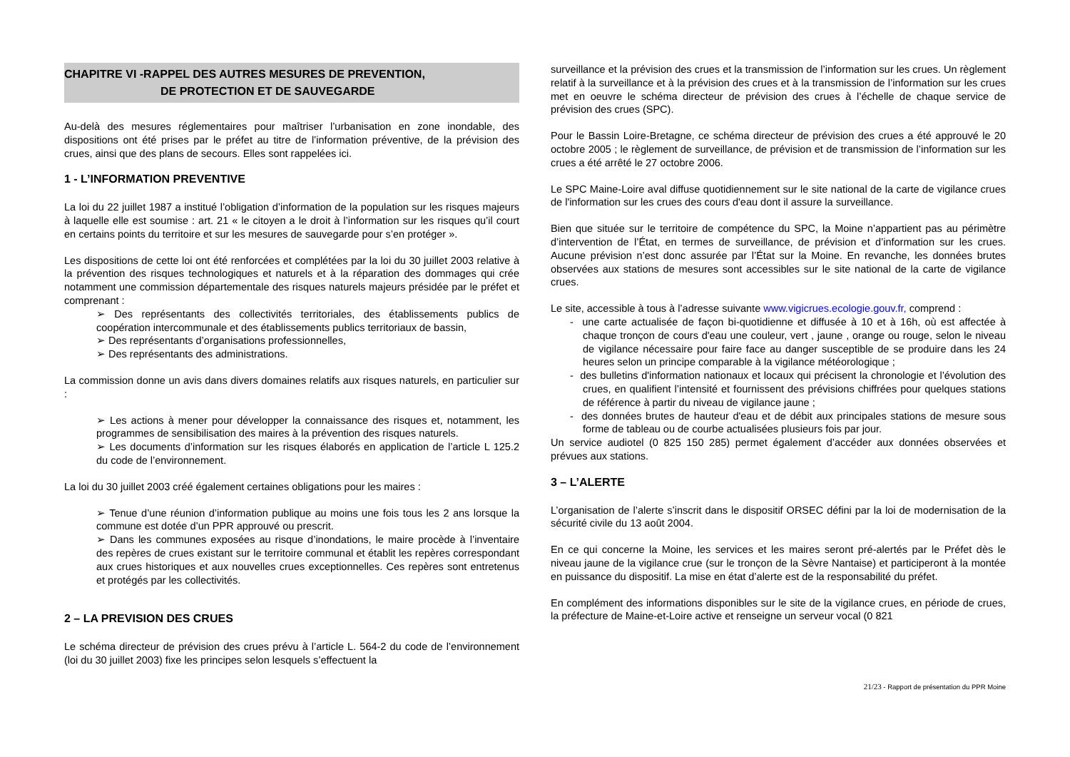CHAPITRE VI -RAPPEL DES AUTRES MESURES DE PREVENTION,
DE PROTECTION ET DE SAUVEGARDE
Au-delà des mesures réglementaires pour maîtriser l’urbanisation en zone inondable, des dispositions ont été prises par le préfet au titre de l’information préventive, de la prévision des crues, ainsi que des plans de secours. Elles sont rappelées ici.
1 - L’INFORMATION PREVENTIVE
La loi du 22 juillet 1987 a institué l’obligation d’information de la population sur les risques majeurs à laquelle elle est soumise : art. 21 « le citoyen a le droit à l’information sur les risques qu’il court en certains points du territoire et sur les mesures de sauvegarde pour s’en protéger ».
Les dispositions de cette loi ont été renforcées et complétées par la loi du 30 juillet 2003 relative à la prévention des risques technologiques et naturels et à la réparation des dommages qui crée notamment une commission départementale des risques naturels majeurs présidée par le préfet et comprenant :
➢ Des représentants des collectivités territoriales, des établissements publics de coopération intercommunale et des établissements publics territoriaux de bassin,
➢ Des représentants d’organisations professionnelles,
➢ Des représentants des administrations.
La commission donne un avis dans divers domaines relatifs aux risques naturels, en particulier sur :
➢ Les actions à mener pour développer la connaissance des risques et, notamment, les programmes de sensibilisation des maires à la prévention des risques naturels.
➢ Les documents d’information sur les risques élaborés en application de l’article L 125.2 du code de l’environnement.
La loi du 30 juillet 2003 créé également certaines obligations pour les maires :
➢ Tenue d’une réunion d’information publique au moins une fois tous les 2 ans lorsque la commune est dotée d’un PPR approuvé ou prescrit.
➢ Dans les communes exposées au risque d’inondations, le maire procède à l’inventaire des repères de crues existant sur le territoire communal et établit les repères correspondant aux crues historiques et aux nouvelles crues exceptionnelles. Ces repères sont entretenus et protégés par les collectivités.
2 – LA PREVISION DES CRUES
Le schéma directeur de prévision des crues prévu à l’article L. 564-2 du code de l’environnement (loi du 30 juillet 2003) fixe les principes selon lesquels s’effectuent la
surveillance et la prévision des crues et la transmission de l’information sur les crues. Un règlement relatif à la surveillance et à la prévision des crues et à la transmission de l’information sur les crues met en oeuvre le schéma directeur de prévision des crues à l’échelle de chaque service de prévision des crues (SPC).
Pour le Bassin Loire-Bretagne, ce schéma directeur de prévision des crues a été approuvé le 20 octobre 2005 ; le règlement de surveillance, de prévision et de transmission de l’information sur les crues a été arrêté le 27 octobre 2006.
Le SPC Maine-Loire aval diffuse quotidiennement sur le site national de la carte de vigilance crues de l'information sur les crues des cours d'eau dont il assure la surveillance.
Bien que située sur le territoire de compétence du SPC, la Moine n’appartient pas au périmètre d’intervention de l’État, en termes de surveillance, de prévision et d’information sur les crues. Aucune prévision n’est donc assurée par l’État sur la Moine. En revanche, les données brutes observées aux stations de mesures sont accessibles sur le site national de la carte de vigilance crues.
Le site, accessible à tous à l’adresse suivante www.vigicrues.ecologie.gouv.fr, comprend :
- une carte actualisée de façon bi-quotidienne et diffusée à 10 et à 16h, où est affectée à chaque tronçon de cours d'eau une couleur, vert , jaune , orange ou rouge, selon le niveau de vigilance nécessaire pour faire face au danger susceptible de se produire dans les 24 heures selon un principe comparable à la vigilance météorologique ;
- des bulletins d'information nationaux et locaux qui précisent la chronologie et l’évolution des crues, en qualifient l’intensité et fournissent des prévisions chiffrées pour quelques stations de référence à partir du niveau de vigilance jaune ;
- des données brutes de hauteur d'eau et de débit aux principales stations de mesure sous forme de tableau ou de courbe actualisées plusieurs fois par jour.
Un service audiotel (0 825 150 285) permet également d’accéder aux données observées et prévues aux stations.
3 – L’ALERTE
L’organisation de l’alerte s’inscrit dans le dispositif ORSEC défini par la loi de modernisation de la sécurité civile du 13 août 2004.
En ce qui concerne la Moine, les services et les maires seront pré-alertés par le Préfet dès le niveau jaune de la vigilance crue (sur le tronçon de la Sèvre Nantaise) et participeront à la montée en puissance du dispositif. La mise en état d’alerte est de la responsabilité du préfet.
En complément des informations disponibles sur le site de la vigilance crues, en période de crues, la préfecture de Maine-et-Loire active et renseigne un serveur vocal (0 821
21/23 - Rapport de présentation du PPR Moine